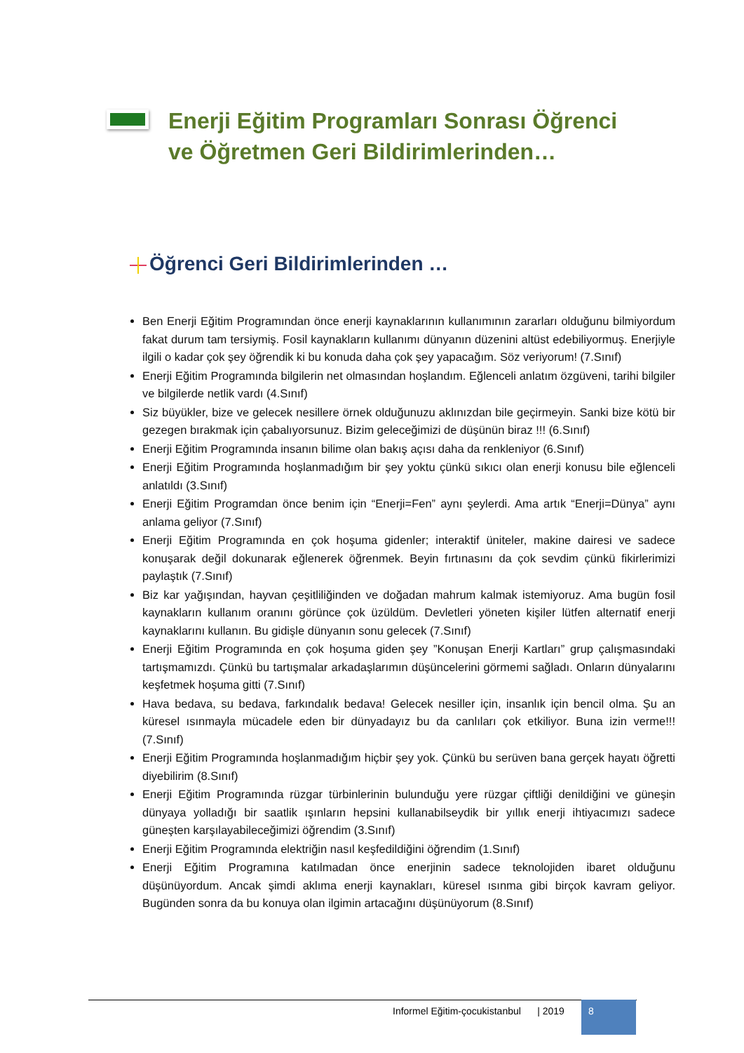Enerji Eğitim Programları Sonrası Öğrenci ve Öğretmen Geri Bildirimlerinden…
Öğrenci Geri Bildirimlerinden …
Ben Enerji Eğitim Programından önce enerji kaynaklarının kullanımının zararları olduğunu bilmiyordum fakat durum tam tersiymiş. Fosil kaynakların kullanımı dünyanın düzenini altüst edebiliyormuş. Enerjiyle ilgili o kadar çok şey öğrendik ki bu konuda daha çok şey yapacağım. Söz veriyorum! (7.Sınıf)
Enerji Eğitim Programında bilgilerin net olmasından hoşlandım. Eğlenceli anlatım özgüveni, tarihi bilgiler ve bilgilerde netlik vardı (4.Sınıf)
Siz büyükler, bize ve gelecek nesillere örnek olduğunuzu aklınızdan bile geçirmeyin. Sanki bize kötü bir gezegen bırakmak için çabalıyorsunuz. Bizim geleceğimizi de düşünün biraz !!! (6.Sınıf)
Enerji Eğitim Programında insanın bilime olan bakış açısı daha da renkleniyor (6.Sınıf)
Enerji Eğitim Programında hoşlanmadığım bir şey yoktu çünkü sıkıcı olan enerji konusu bile eğlenceli anlatıldı (3.Sınıf)
Enerji Eğitim Programdan önce benim için “Enerji=Fen” aynı şeylerdi. Ama artık “Enerji=Dünya” aynı anlama geliyor (7.Sınıf)
Enerji Eğitim Programında en çok hoşuma gidenler; interaktif üniteler, makine dairesi ve sadece konuşarak değil dokunarak eğlenerek öğrenmek. Beyin fırtınasını da çok sevdim çünkü fikirlerimizi paylaştık (7.Sınıf)
Biz kar yağışından, hayvan çeşitliliğinden ve doğadan mahrum kalmak istemiyoruz. Ama bugün fosil kaynakların kullanım oranını görünce çok üzüldüm. Devletleri yöneten kişiler lütfen alternatif enerji kaynaklarını kullanın. Bu gidişle dünyanın sonu gelecek (7.Sınıf)
Enerji Eğitim Programında en çok hoşuma giden şey ”Konuşan Enerji Kartları” grup çalışmasındaki tartışmamızdı. Çünkü bu tartışmalar arkadaşlarımın düşüncelerini görmemi sağladı. Onların dünyalarını keşfetmek hoşuma gitti (7.Sınıf)
Hava bedava, su bedava, farkındalık bedava! Gelecek nesiller için, insanlık için bencil olma. Şu an küresel ısınmayla mücadele eden bir dünyadayız bu da canlıları çok etkiliyor. Buna izin verme!!! (7.Sınıf)
Enerji Eğitim Programında hoşlanmadığım hiçbir şey yok. Çünkü bu serüven bana gerçek hayatı öğretti diyebilirim (8.Sınıf)
Enerji Eğitim Programında rüzgar türbinlerinin bulunduğu yere rüzgar çiftliği denildiğini ve güneşin dünyaya yolladığı bir saatlik ışınların hepsini kullanabilseydik bir yıllık enerji ihtiyacımızı sadece güneşten karşılayabileceğimizi öğrendim (3.Sınıf)
Enerji Eğitim Programında elektriğin nasıl keşfedildiğini öğrendim (1.Sınıf)
Enerji Eğitim Programına katılmadan önce enerjinin sadece teknolojiden ibaret olduğunu düşünüyordum. Ancak şimdi aklıma enerji kaynakları, küresel ısınma gibi birçok kavram geliyor. Bugünden sonra da bu konuya olan ilgimin artacağını düşünüyorum (8.Sınıf)
Informel Eğitim-çocukistanbul | 2019
8